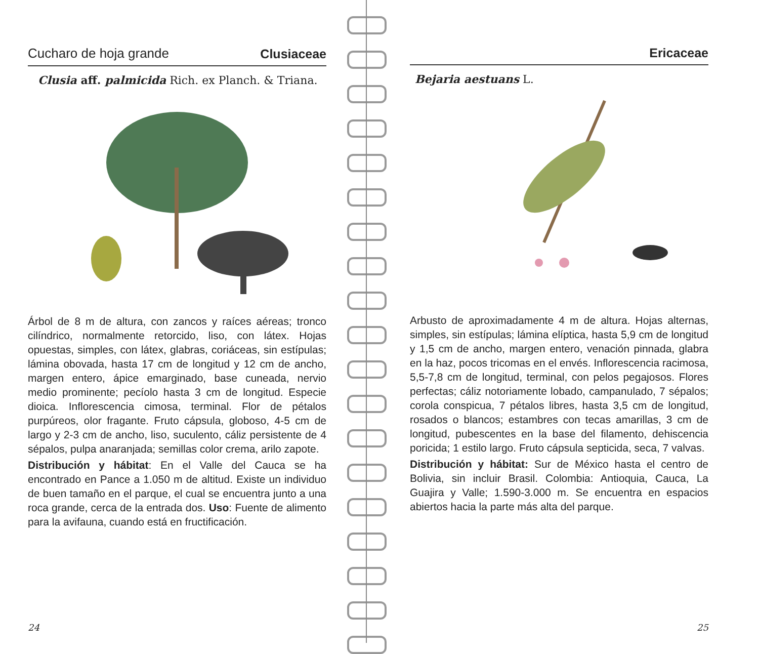Cucharo de hoja grande Clusiaceae
Clusia aff. palmicida Rich. ex Planch. & Triana.
Árbol de 8 m de altura, con zancos y raíces aéreas; tronco cilíndrico, normalmente retorcido, liso, con látex. Hojas opuestas, simples, con látex, glabras, coriáceas, sin estípulas; lámina obovada, hasta 17 cm de longitud y 12 cm de ancho, margen entero, ápice emarginado, base cuneada, nervio medio prominente; pecíolo hasta 3 cm de longitud. Especie dioica. Inflorescencia cimosa, terminal. Flor de pétalos purpúreos, olor fragante. Fruto cápsula, globoso, 4-5 cm de largo y 2-3 cm de ancho, liso, suculento, cáliz persistente de 4 sépalos, pulpa anaranjada; semillas color crema, arilo zapote.
Distribución y hábitat: En el Valle del Cauca se ha encontrado en Pance a 1.050 m de altitud. Existe un individuo de buen tamaño en el parque, el cual se encuentra junto a una roca grande, cerca de la entrada dos. Uso: Fuente de alimento para la avifauna, cuando está en fructificación.
24
Ericaceae
Bejaria aestuans L.
Arbusto de aproximadamente 4 m de altura. Hojas alternas, simples, sin estípulas; lámina elíptica, hasta 5,9 cm de longitud y 1,5 cm de ancho, margen entero, venación pinnada, glabra en la haz, pocos tricomas en el envés. Inflorescencia racimosa, 5,5-7,8 cm de longitud, terminal, con pelos pegajosos. Flores perfectas; cáliz notoriamente lobado, campanulado, 7 sépalos; corola conspicua, 7 pétalos libres, hasta 3,5 cm de longitud, rosados o blancos; estambres con tecas amarillas, 3 cm de longitud, pubescentes en la base del filamento, dehiscencia poricida; 1 estilo largo. Fruto cápsula septicida, seca, 7 valvas.
Distribución y hábitat: Sur de México hasta el centro de Bolivia, sin incluir Brasil. Colombia: Antioquia, Cauca, La Guajira y Valle; 1.590-3.000 m. Se encuentra en espacios abiertos hacia la parte más alta del parque.
25